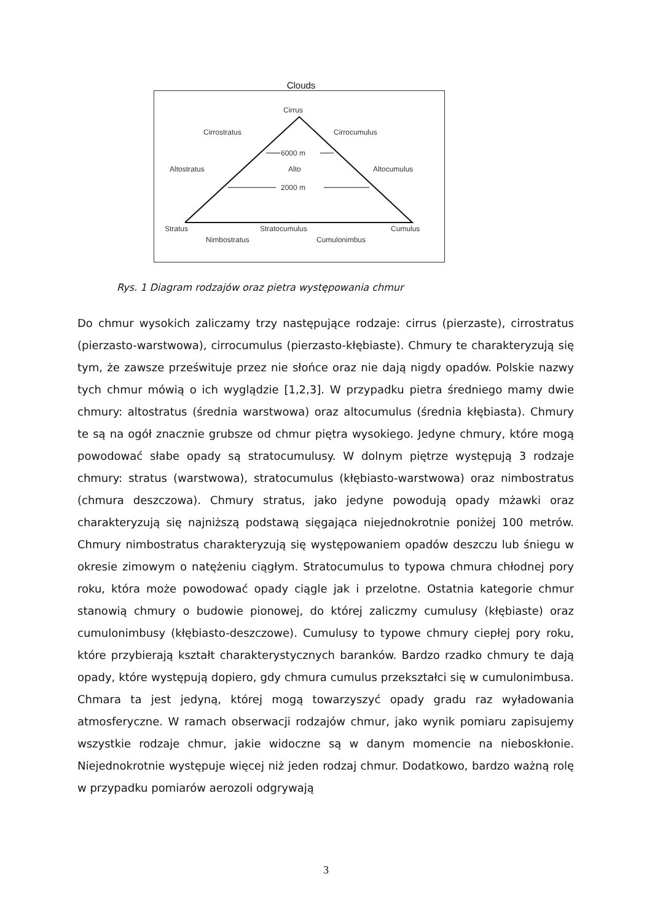Clouds
Cirrus
Cirrostratus Cirrocumulus
6000 m
Altostratus Alto Altocumulus
2000 m
Stratus Stratocumulus Cumulus
Nimbostratus Cumulonimbus
Rys. 1 Diagram rodzajów oraz pietra występowania chmur
Do chmur wysokich zaliczamy trzy następujące rodzaje: cirrus (pierzaste), cirrostratus (pierzasto-warstwowa), cirrocumulus (pierzasto-kłębiaste). Chmury te charakteryzują się tym, że zawsze prześwituje przez nie słońce oraz nie dają nigdy opadów. Polskie nazwy tych chmur mówią o ich wyglądzie [1,2,3]. W przypadku pietra średniego mamy dwie chmury: altostratus (średnia warstwowa) oraz altocumulus (średnia kłębiasta). Chmury te są na ogół znacznie grubsze od chmur piętra wysokiego. Jedyne chmury, które mogą powodować słabe opady są stratocumulusy. W dolnym piętrze występują 3 rodzaje chmury: stratus (warstwowa), stratocumulus (kłębiasto-warstwowa) oraz nimbostratus (chmura deszczowa). Chmury stratus, jako jedyne powodują opady mżawki oraz charakteryzują się najniższą podstawą sięgająca niejednokrotnie poniżej 100 metrów. Chmury nimbostratus charakteryzują się występowaniem opadów deszczu lub śniegu w okresie zimowym o natężeniu ciągłym. Stratocumulus to typowa chmura chłodnej pory roku, która może powodować opady ciągle jak i przelotne. Ostatnia kategorie chmur stanowią chmury o budowie pionowej, do której zaliczmy cumulusy (kłębiaste) oraz cumulonimbusy (kłębiasto-deszczowe). Cumulusy to typowe chmury ciepłej pory roku, które przybierają kształt charakterystycznych baranków. Bardzo rzadko chmury te dają opady, które występują dopiero, gdy chmura cumulus przekształci się w cumulonimbusa. Chmara ta jest jedyną, której mogą towarzyszyć opady gradu raz wyładowania atmosferyczne. W ramach obserwacji rodzajów chmur, jako wynik pomiaru zapisujemy wszystkie rodzaje chmur, jakie widoczne są w danym momencie na nieboskłonie. Niejednokrotnie występuje więcej niż jeden rodzaj chmur. Dodatkowo, bardzo ważną rolę w przypadku pomiarów aerozoli odgrywają
3